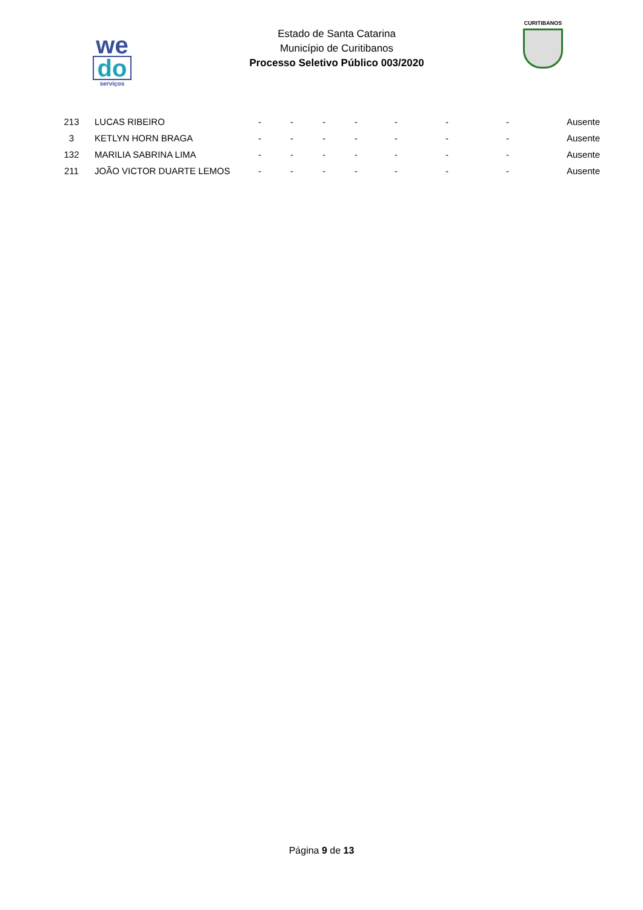we
do
serviços
Estado de Santa Catarina
Município de Curitibanos
Processo Seletivo Público 003/2020
CURITIBANOS
| 213 | LUCAS RIBEIRO | - | - | - | - | - | - | - | Ausente |
| 3 | KETLYN HORN BRAGA | - | - | - | - | - | - | - | Ausente |
| 132 | MARILIA SABRINA LIMA | - | - | - | - | - | - | - | Ausente |
| 211 | JOÃO VICTOR DUARTE LEMOS | - | - | - | - | - | - | - | Ausente |
Página 9 de 13